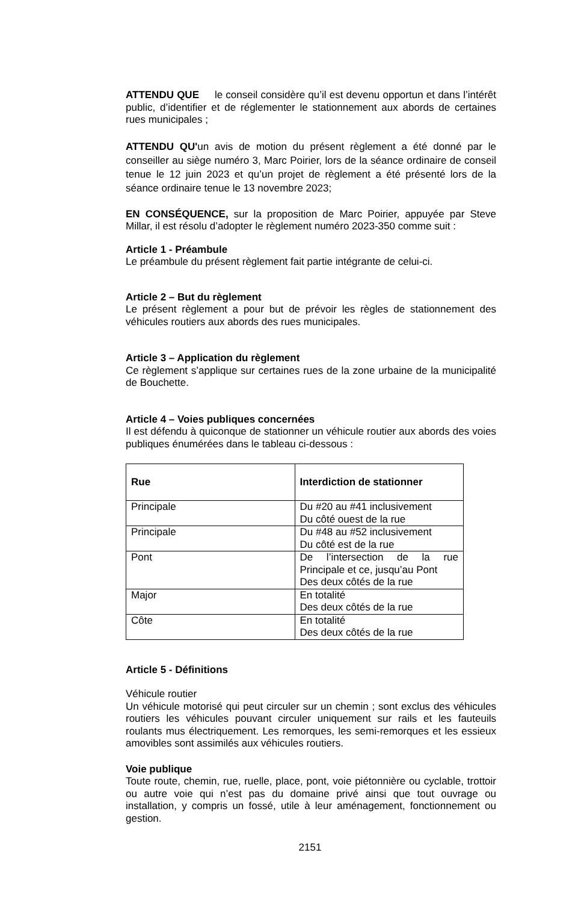ATTENDU QUE le conseil considère qu’il est devenu opportun et dans l’intérêt public, d’identifier et de réglementer le stationnement aux abords de certaines rues municipales ;
ATTENDU QU'un avis de motion du présent règlement a été donné par le conseiller au siège numéro 3, Marc Poirier, lors de la séance ordinaire de conseil tenue le 12 juin 2023 et qu’un projet de règlement a été présenté lors de la séance ordinaire tenue le 13 novembre 2023;
EN CONSÉQUENCE, sur la proposition de Marc Poirier, appuyée par Steve Millar, il est résolu d’adopter le règlement numéro 2023-350 comme suit :
Article 1 - Préambule
Le préambule du présent règlement fait partie intégrante de celui-ci.
Article 2 – But du règlement
Le présent règlement a pour but de prévoir les règles de stationnement des véhicules routiers aux abords des rues municipales.
Article 3 – Application du règlement
Ce règlement s’applique sur certaines rues de la zone urbaine de la municipalité de Bouchette.
Article 4 – Voies publiques concernées
Il est défendu à quiconque de stationner un véhicule routier aux abords des voies publiques énumérées dans le tableau ci-dessous :
| Rue | Interdiction de stationner |
| --- | --- |
| Principale | Du #20 au #41 inclusivement Du côté ouest de la rue |
| Principale | Du #48 au #52 inclusivement Du côté est de la rue |
| Pont | De l’intersection de la rue Principale et ce, jusqu’au Pont Des deux côtés de la rue |
| Major | En totalité Des deux côtés de la rue |
| Côte | En totalité Des deux côtés de la rue |
Article 5 - Définitions
Véhicule routier
Un véhicule motorisé qui peut circuler sur un chemin ; sont exclus des véhicules routiers les véhicules pouvant circuler uniquement sur rails et les fauteuils roulants mus électriquement. Les remorques, les semi-remorques et les essieux amovibles sont assimilés aux véhicules routiers.
Voie publique
Toute route, chemin, rue, ruelle, place, pont, voie piétonnière ou cyclable, trottoir ou autre voie qui n’est pas du domaine privé ainsi que tout ouvrage ou installation, y compris un fossé, utile à leur aménagement, fonctionnement ou gestion.
2151